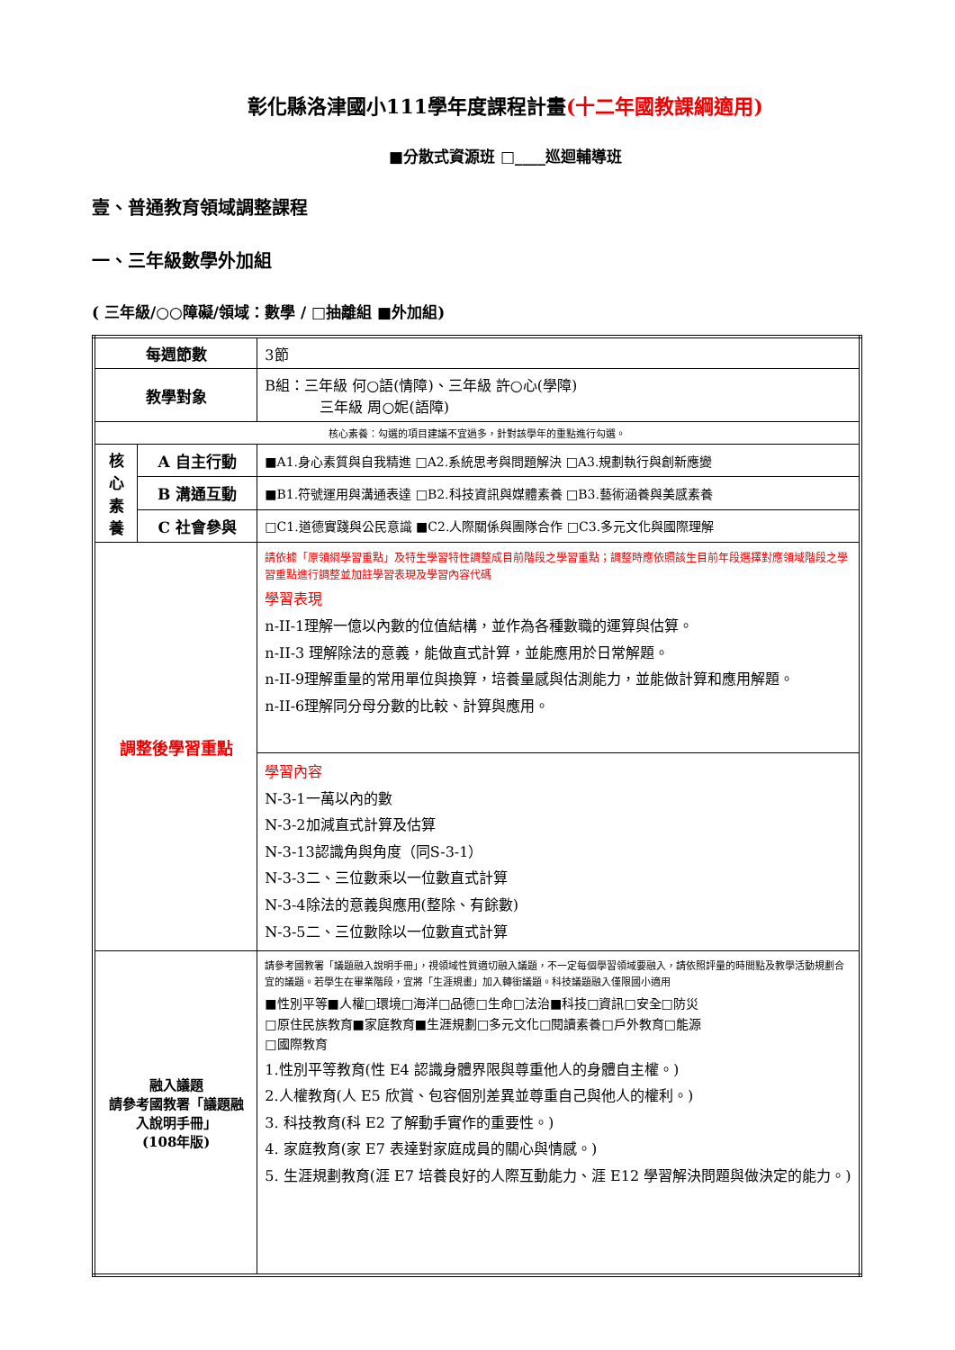彰化縣洛津國小111學年度課程計畫(十二年國教課綱適用)
■分散式資源班 □____巡迴輔導班
壹、普通教育領域調整課程
一、三年級數學外加組
( 三年級/○○障礙/領域：數學 / □抽離組 ■外加組)
| 每週節數 | | 3節 |
| 教學對象 | | B組：三年級 何○語(情障)、三年級 許○心(學障) 三年級 周○妮(語障) |
| 核心素養：勾選的項目建議不宜過多，針對該學年的重點進行勾選。 | | |
| 核 心 素 養 | A 自主行動 | ■A1.身心素質與自我精進 □A2.系統思考與問題解決 □A3.規劃執行與創新應變 |
| | B 溝通互動 | ■B1.符號運用與溝通表達 □B2.科技資訊與媒體素養 □B3.藝術涵養與美感素養 |
| | C 社會參與 | □C1.道德實踐與公民意識 ■C2.人際關係與團隊合作 □C3.多元文化與國際理解 |
| 調整後學習重點 | | 請依據「原領綱學習重點」及特生學習特性調整成目前階段之學習重點；調整時應依照該生目前年段選擇對應領域階段之學習重點進行調整並加註學習表現及學習內容代碼 學習表現 n-II-1理解一億以內數的位值結構，並作為各種數職的運算與估算。 n-II-3 理解除法的意義，能做直式計算，並能應用於日常解題。 n-II-9理解重量的常用單位與換算，培養量感與估測能力，並能做計算和應用解題。 n-II-6理解同分母分數的比較、計算與應用。 |
| | | 學習內容 N-3-1一萬以內的數 N-3-2加減直式計算及估算 N-3-13認識角與角度（同S-3-1） N-3-3二、三位數乘以一位數直式計算 N-3-4除法的意義與應用(整除、有餘數) N-3-5二、三位數除以一位數直式計算 |
| 融入議題 請參考國教署「議題融入說明手冊」 (108年版) | | 請參考國教署「議題融入說明手冊」，視領域性質適切融入議題，不一定每個學習領域要融入，請依照評量的時間點及教學活動規劃合宜的議題。若學生在畢業階段，宜將「生涯規畫」加入轉銜議題。科技議題融入僅限國小適用 ■性別平等■人權□環境□海洋□品德□生命□法治■科技□資訊□安全□防災 □原住民族教育■家庭教育■生涯規劃□多元文化□閱讀素養□戶外教育□能源 □國際教育 1.性別平等教育(性 E4 認識身體界限與尊重他人的身體自主權。) 2.人權教育(人 E5 欣賞、包容個別差異並尊重自己與他人的權利。) 3. 科技教育(科 E2 了解動手實作的重要性。) 4. 家庭教育(家 E7 表達對家庭成員的關心與情感。) 5. 生涯規劃教育(涯 E7 培養良好的人際互動能力、涯 E12 學習解決問題與做決定的能力。) |